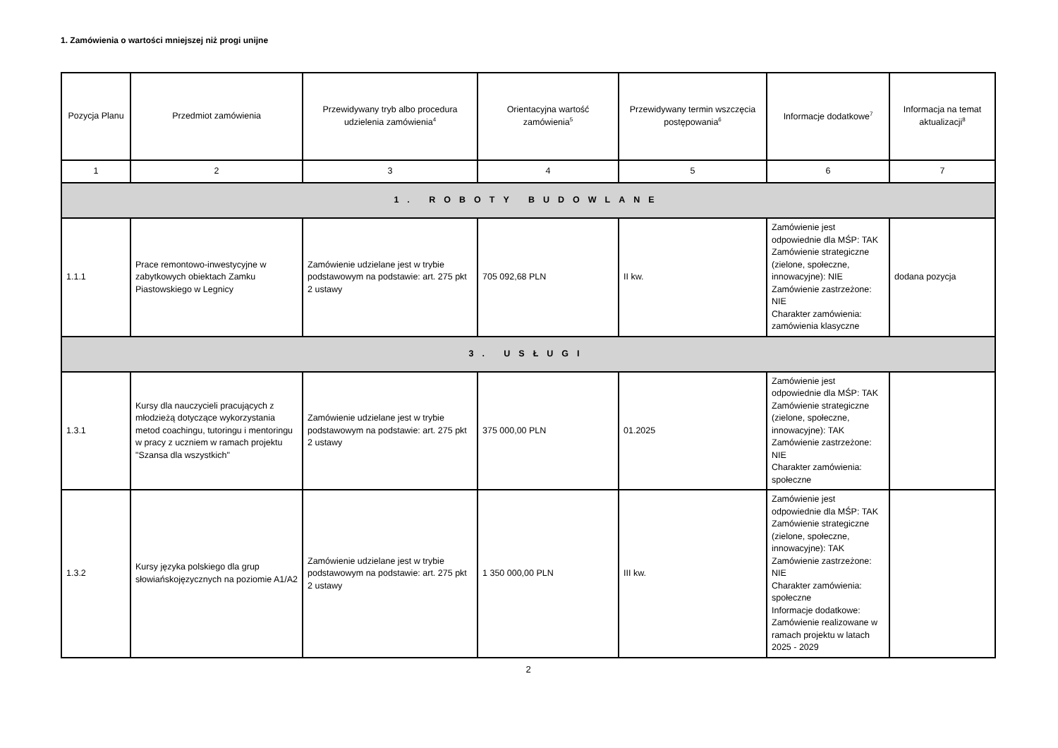1. Zamówienia o wartości mniejszej niż progi unijne
| Pozycja Planu | Przedmiot zamówienia | Przewidywany tryb albo procedura udzielenia zamówienia<sup>4</sup> | Orientacyjna wartość zamówienia<sup>5</sup> | Przewidywany termin wszczęcia postępowania<sup>6</sup> | Informacje dodatkowe<sup>7</sup> | Informacja na temat aktualizacji<sup>8</sup> |
| --- | --- | --- | --- | --- | --- | --- |
| 1 | 2 | 3 | 4 | 5 | 6 | 7 |
| 1. ROBOTY BUDOWLANE | | | | | | |
| 1.1.1 | Prace remontowo-inwestycyjne w zabytkowych obiektach Zamku Piastowskiego w Legnicy | Zamówienie udzielane jest w trybie podstawowym na podstawie: art. 275 pkt 2 ustawy | 705 092,68 PLN | II kw. | Zamówienie jest odpowiednie dla MŚP: TAK Zamówienie strategiczne (zielone, społeczne, innowacyjne): NIE Zamówienie zastrzeżone: NIE Charakter zamówienia: zamówienia klasyczne | dodana pozycja |
| 3. USŁUGI | | | | | | |
| 1.3.1 | Kursy dla nauczycieli pracujących z młodzieżą dotyczące wykorzystania metod coachingu, tutoringu i mentoringu w pracy z uczniem w ramach projektu "Szansa dla wszystkich" | Zamówienie udzielane jest w trybie podstawowym na podstawie: art. 275 pkt 2 ustawy | 375 000,00 PLN | 01.2025 | Zamówienie jest odpowiednie dla MŚP: TAK Zamówienie strategiczne (zielone, społeczne, innowacyjne): TAK Zamówienie zastrzeżone: NIE Charakter zamówienia: społeczne | |
| 1.3.2 | Kursy języka polskiego dla grup słowiańskojęzycznych na poziomie A1/A2 | Zamówienie udzielane jest w trybie podstawowym na podstawie: art. 275 pkt 2 ustawy | 1 350 000,00 PLN | III kw. | Zamówienie jest odpowiednie dla MŚP: TAK Zamówienie strategiczne (zielone, społeczne, innowacyjne): TAK Zamówienie zastrzeżone: NIE Charakter zamówienia: społeczne Informacje dodatkowe: Zamówienie realizowane w ramach projektu w latach 2025 - 2029 | |
2